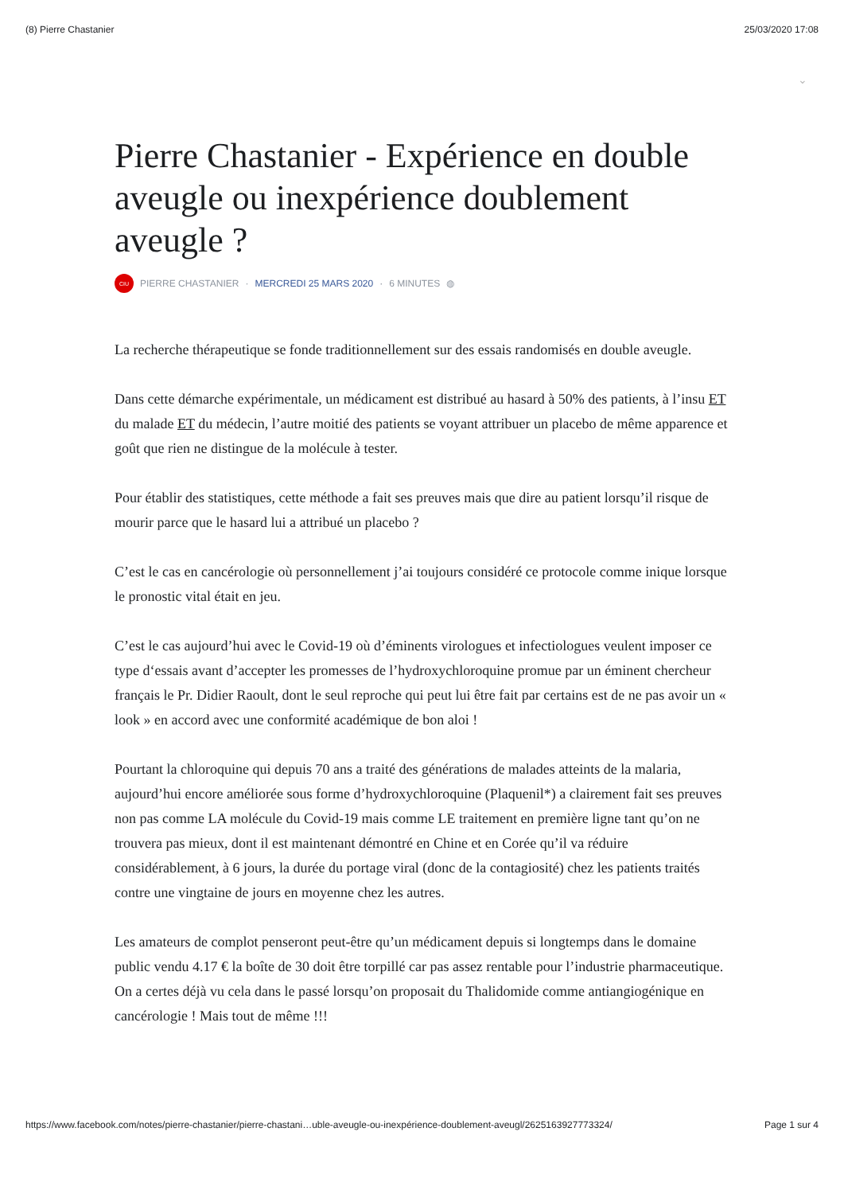(8) Pierre Chastanier 25/03/2020 17:08
⌄
Pierre Chastanier - Expérience en double aveugle ou inexpérience doublement aveugle ?
CIU
PIERRE CHASTANIER · MERCREDI 25 MARS 2020 · 6 MINUTES ◍
La recherche thérapeutique se fonde traditionnellement sur des essais randomisés en double aveugle.
Dans cette démarche expérimentale, un médicament est distribué au hasard à 50% des patients, à l’insu ET du malade ET du médecin, l’autre moitié des patients se voyant attribuer un placebo de même apparence et goût que rien ne distingue de la molécule à tester.
Pour établir des statistiques, cette méthode a fait ses preuves mais que dire au patient lorsqu’il risque de mourir parce que le hasard lui a attribué un placebo ?
C’est le cas en cancérologie où personnellement j’ai toujours considéré ce protocole comme inique lorsque le pronostic vital était en jeu.
C’est le cas aujourd’hui avec le Covid-19 où d’éminents virologues et infectiologues veulent imposer ce type d‘essais avant d’accepter les promesses de l’hydroxychloroquine promue par un éminent chercheur français le Pr. Didier Raoult, dont le seul reproche qui peut lui être fait par certains est de ne pas avoir un « look » en accord avec une conformité académique de bon aloi !
Pourtant la chloroquine qui depuis 70 ans a traité des générations de malades atteints de la malaria, aujourd’hui encore améliorée sous forme d’hydroxychloroquine (Plaquenil*) a clairement fait ses preuves non pas comme LA molécule du Covid-19 mais comme LE traitement en première ligne tant qu’on ne trouvera pas mieux, dont il est maintenant démontré en Chine et en Corée qu’il va réduire considérablement, à 6 jours, la durée du portage viral (donc de la contagiosité) chez les patients traités contre une vingtaine de jours en moyenne chez les autres.
Les amateurs de complot penseront peut-être qu’un médicament depuis si longtemps dans le domaine public vendu 4.17 € la boîte de 30 doit être torpillé car pas assez rentable pour l’industrie pharmaceutique. On a certes déjà vu cela dans le passé lorsqu’on proposait du Thalidomide comme antiangiogénique en cancérologie ! Mais tout de même !!!
https://www.facebook.com/notes/pierre-chastanier/pierre-chastani…uble-aveugle-ou-inexpérience-doublement-aveugl/2625163927773324/ Page 1 sur 4